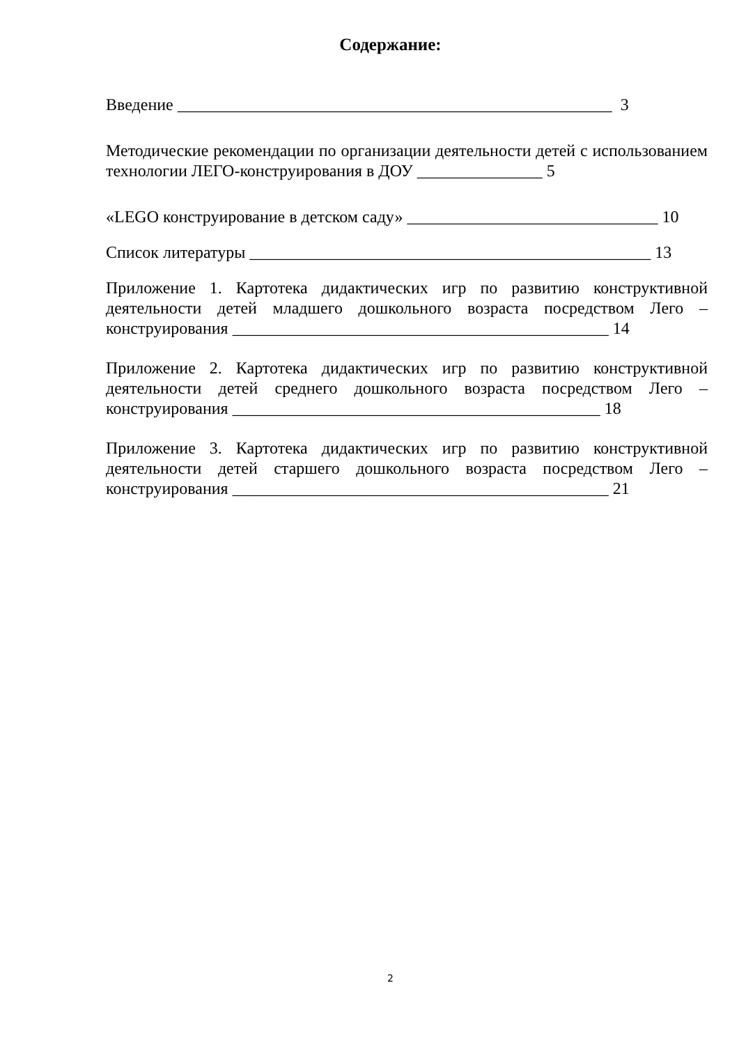Содержание:
Введение ____________________________________________________ 3
Методические рекомендации по организации деятельности детей с использованием технологии ЛЕГО-конструирования в ДОУ _______________ 5
«LEGO конструирование в детском саду» ______________________________ 10
Список литературы ________________________________________________ 13
Приложение 1. Картотека дидактических игр по развитию конструктивной деятельности детей младшего дошкольного возраста посредством Лего – конструирования _____________________________________________ 14
Приложение 2. Картотека дидактических игр по развитию конструктивной деятельности детей среднего дошкольного возраста посредством Лего – конструирования ____________________________________________ 18
Приложение 3. Картотека дидактических игр по развитию конструктивной деятельности детей старшего дошкольного возраста посредством Лего – конструирования _____________________________________________ 21
2